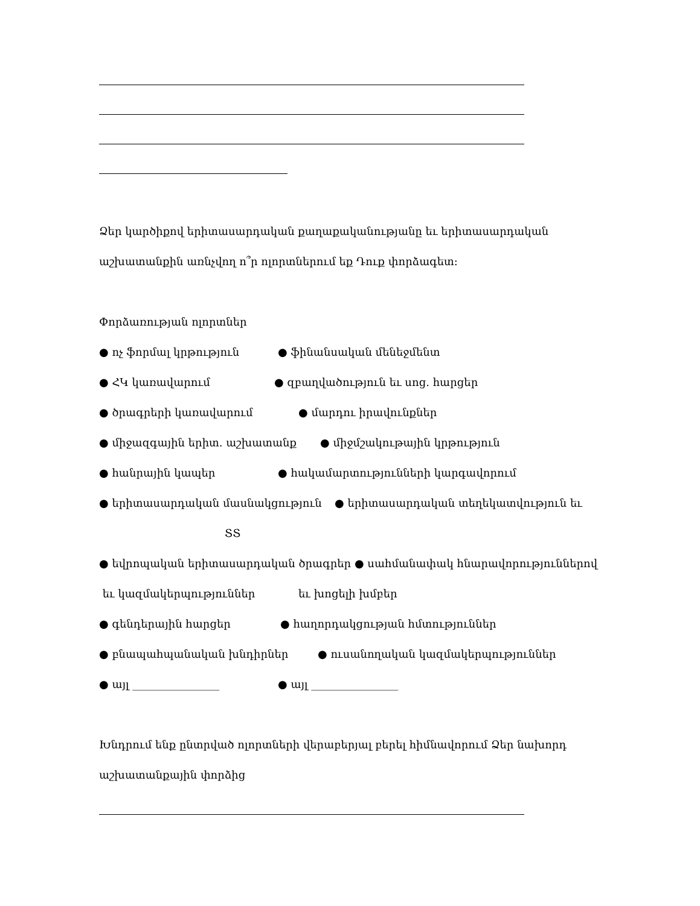Ձեր կարծիքով երիտասարդական քաղաքականությանը եւ երիտասարդական
աշխատանքին առնչվող ո՞ր ոլորտներում եք Դուք փորձագետ:
Փորձառության ոլորտներ
● ոչ ֆորմալ կրթություն ● ֆինանսական մենեջմենտ
● ՀԿ կառավարում ● զբաղվածություն եւ սոց. հարցեր
● ծրագրերի կառավարում ● մարդու իրավունքներ
● միջազգային երիտ. աշխատանք ● միջմշակութային կրթություն
● հանրային կապեր ● հակամարտությունների կարգավորում
● երիտասարդական մասնակցություն ● երիտասարդական տեղեկատվություն եւ
ՏՏ
● եվրոպական երիտասարդական ծրագրեր ● սահմանափակ հնարավորություններով
եւ կազմակերպություններ եւ խոցելի խմբեր
● գենդերային հարցեր ● հաղորդակցության հմտություններ
● բնապահպանական խնդիրներ ● ուսանողական կազմակերպություններ
● այլ ________________ ● այլ ________________
Խնդրում ենք ընտրված ոլորտների վերաբերյալ բերել հիմնավորում Ձեր նախորդ
աշխատանքային փորձից